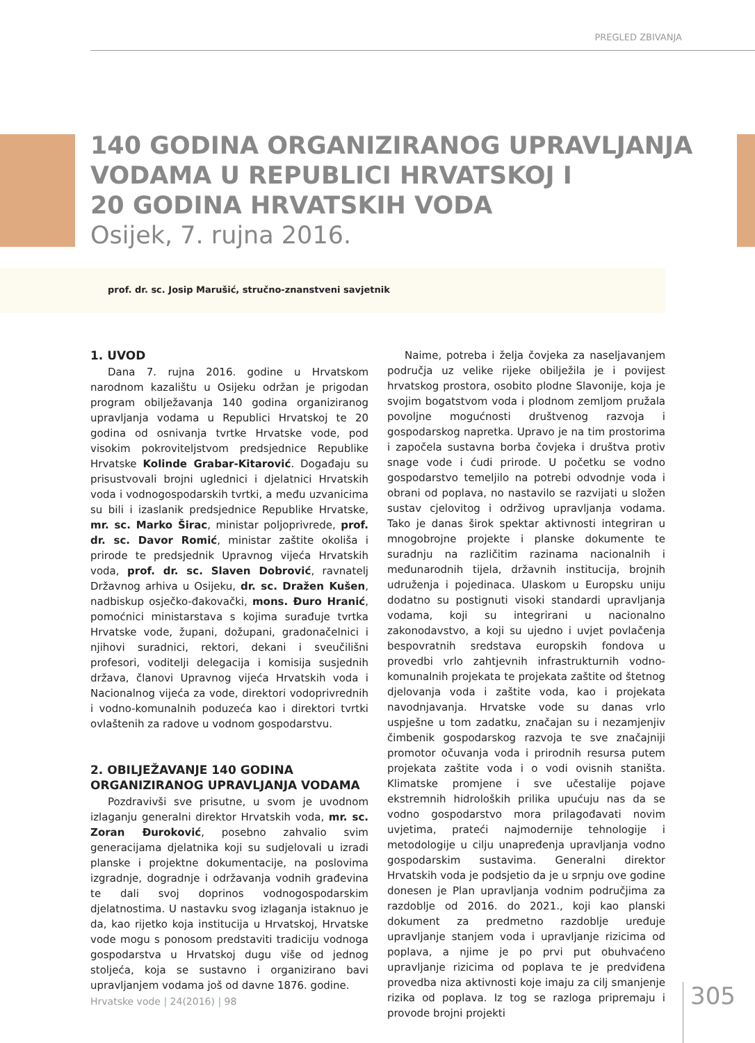PREGLED ZBIVANJA
140 GODINA ORGANIZIRANOG UPRAVLJANJA
VODAMA U REPUBLICI HRVATSKOJ I
20 GODINA HRVATSKIH VODA
Osijek, 7. rujna 2016.
prof. dr. sc. Josip Marušić, stručno-znanstveni savjetnik
1. UVOD
Dana 7. rujna 2016. godine u Hrvatskom narodnom kazalištu u Osijeku održan je prigodan program obilježavanja 140 godina organiziranog upravljanja vodama u Republici Hrvatskoj te 20 godina od osnivanja tvrtke Hrvatske vode, pod visokim pokroviteljstvom predsjednice Republike Hrvatske Kolinde Grabar-Kitarović. Događaju su prisustvovali brojni uglednici i djelatnici Hrvatskih voda i vodnogospodarskih tvrtki, a među uzvanicima su bili i izaslanik predsjednice Republike Hrvatske, mr. sc. Marko Širac, ministar poljoprivrede, prof. dr. sc. Davor Romić, ministar zaštite okoliša i prirode te predsjednik Upravnog vijeća Hrvatskih voda, prof. dr. sc. Slaven Dobrović, ravnatelj Državnog arhiva u Osijeku, dr. sc. Dražen Kušen, nadbiskup osječko-đakovački, mons. Đuro Hranić, pomoćnici ministarstava s kojima surađuje tvrtka Hrvatske vode, župani, dožupani, gradonačelnici i njihovi suradnici, rektori, dekani i sveučilišni profesori, voditelji delegacija i komisija susjednih država, članovi Upravnog vijeća Hrvatskih voda i Nacionalnog vijeća za vode, direktori vodoprivrednih i vodno-komunalnih poduzeća kao i direktori tvrtki ovlaštenih za radove u vodnom gospodarstvu.
2. OBILJEŽAVANJE 140 GODINA ORGANIZIRANOG UPRAVLJANJA VODAMA
Pozdravivši sve prisutne, u svom je uvodnom izlaganju generalni direktor Hrvatskih voda, mr. sc. Zoran Đuroković, posebno zahvalio svim generacijama djelatnika koji su sudjelovali u izradi planske i projektne dokumentacije, na poslovima izgradnje, dogradnje i održavanja vodnih građevina te dali svoj doprinos vodnogospodarskim djelatnostima. U nastavku svog izlaganja istaknuo je da, kao rijetko koja institucija u Hrvatskoj, Hrvatske vode mogu s ponosom predstaviti tradiciju vodnoga gospodarstva u Hrvatskoj dugu više od jednog stoljeća, koja se sustavno i organizirano bavi upravljanjem vodama još od davne 1876. godine.
Naime, potreba i želja čovjeka za naseljavanjem područja uz velike rijeke obilježila je i povijest hrvatskog prostora, osobito plodne Slavonije, koja je svojim bogatstvom voda i plodnom zemljom pružala povoljne mogućnosti društvenog razvoja i gospodarskog napretka. Upravo je na tim prostorima i započela sustavna borba čovjeka i društva protiv snage vode i ćudi prirode. U početku se vodno gospodarstvo temeljilo na potrebi odvodnje voda i obrani od poplava, no nastavilo se razvijati u složen sustav cjelovitog i održivog upravljanja vodama. Tako je danas širok spektar aktivnosti integriran u mnogobrojne projekte i planske dokumente te suradnju na različitim razinama nacionalnih i međunarodnih tijela, državnih institucija, brojnih udruženja i pojedinaca. Ulaskom u Europsku uniju dodatno su postignuti visoki standardi upravljanja vodama, koji su integrirani u nacionalno zakonodavstvo, a koji su ujedno i uvjet povlačenja bespovratnih sredstava europskih fondova u provedbi vrlo zahtjevnih infrastrukturnih vodno-komunalnih projekata te projekata zaštite od štetnog djelovanja voda i zaštite voda, kao i projekata navodnjavanja. Hrvatske vode su danas vrlo uspješne u tom zadatku, značajan su i nezamjenjiv čimbenik gospodarskog razvoja te sve značajniji promotor očuvanja voda i prirodnih resursa putem projekata zaštite voda i o vodi ovisnih staništa. Klimatske promjene i sve učestalije pojave ekstremnih hidroloških prilika upućuju nas da se vodno gospodarstvo mora prilagođavati novim uvjetima, prateći najmodernije tehnologije i metodologije u cilju unapređenja upravljanja vodno gospodarskim sustavima. Generalni direktor Hrvatskih voda je podsjetio da je u srpnju ove godine donesen je Plan upravljanja vodnim područjima za razdoblje od 2016. do 2021., koji kao planski dokument za predmetno razdoblje uređuje upravljanje stanjem voda i upravljanje rizicima od poplava, a njime je po prvi put obuhvaćeno upravljanje rizicima od poplava te je predviđena provedba niza aktivnosti koje imaju za cilj smanjenje rizika od poplava. Iz tog se razloga pripremaju i provode brojni projekti
Hrvatske vode | 24(2016) | 98 305